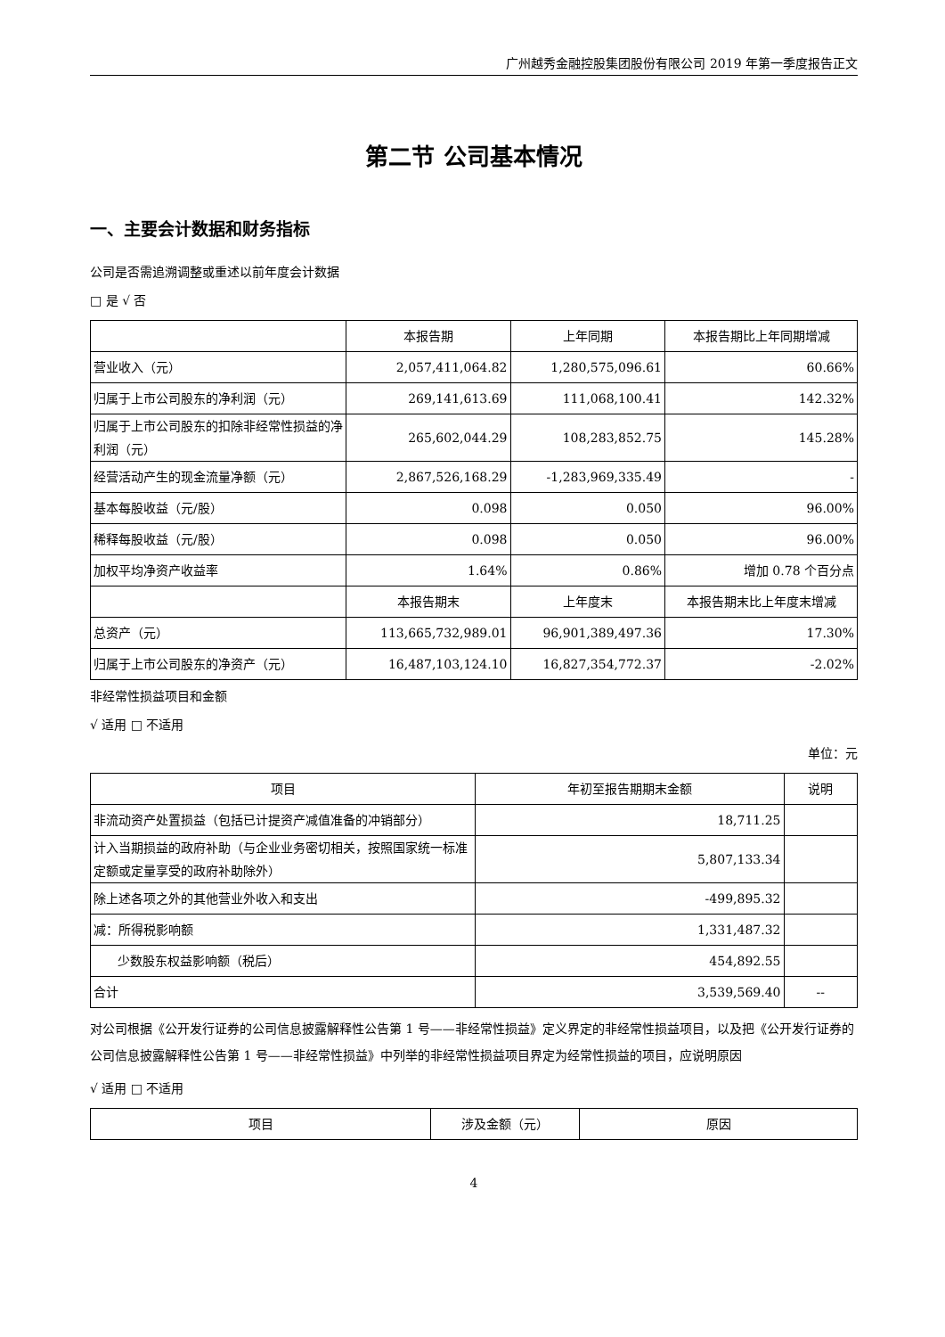广州越秀金融控股集团股份有限公司 2019 年第一季度报告正文
第二节 公司基本情况
一、主要会计数据和财务指标
公司是否需追溯调整或重述以前年度会计数据
□ 是 √ 否
| | 本报告期 | 上年同期 | 本报告期比上年同期增减 |
| --- | --- | --- | --- |
| 营业收入（元） | 2,057,411,064.82 | 1,280,575,096.61 | 60.66% |
| 归属于上市公司股东的净利润（元） | 269,141,613.69 | 111,068,100.41 | 142.32% |
| 归属于上市公司股东的扣除非经常性损益的净利润（元） | 265,602,044.29 | 108,283,852.75 | 145.28% |
| 经营活动产生的现金流量净额（元） | 2,867,526,168.29 | -1,283,969,335.49 | - |
| 基本每股收益（元/股） | 0.098 | 0.050 | 96.00% |
| 稀释每股收益（元/股） | 0.098 | 0.050 | 96.00% |
| 加权平均净资产收益率 | 1.64% | 0.86% | 增加 0.78 个百分点 |
| | 本报告期末 | 上年度末 | 本报告期末比上年度末增减 |
| 总资产（元） | 113,665,732,989.01 | 96,901,389,497.36 | 17.30% |
| 归属于上市公司股东的净资产（元） | 16,487,103,124.10 | 16,827,354,772.37 | -2.02% |
非经常性损益项目和金额
√ 适用 □ 不适用
单位：元
| 项目 | 年初至报告期期末金额 | 说明 |
| --- | --- | --- |
| 非流动资产处置损益（包括已计提资产减值准备的冲销部分） | 18,711.25 | |
| 计入当期损益的政府补助（与企业业务密切相关，按照国家统一标准定额或定量享受的政府补助除外） | 5,807,133.34 | |
| 除上述各项之外的其他营业外收入和支出 | -499,895.32 | |
| 减：所得税影响额 | 1,331,487.32 | |
| 少数股东权益影响额（税后） | 454,892.55 | |
| 合计 | 3,539,569.40 | -- |
对公司根据《公开发行证券的公司信息披露解释性公告第 1 号——非经常性损益》定义界定的非经常性损益项目，以及把《公开发行证券的公司信息披露解释性公告第 1 号——非经常性损益》中列举的非经常性损益项目界定为经常性损益的项目，应说明原因
√ 适用 □ 不适用
| 项目 | 涉及金额（元） | 原因 |
| --- | --- | --- |
4